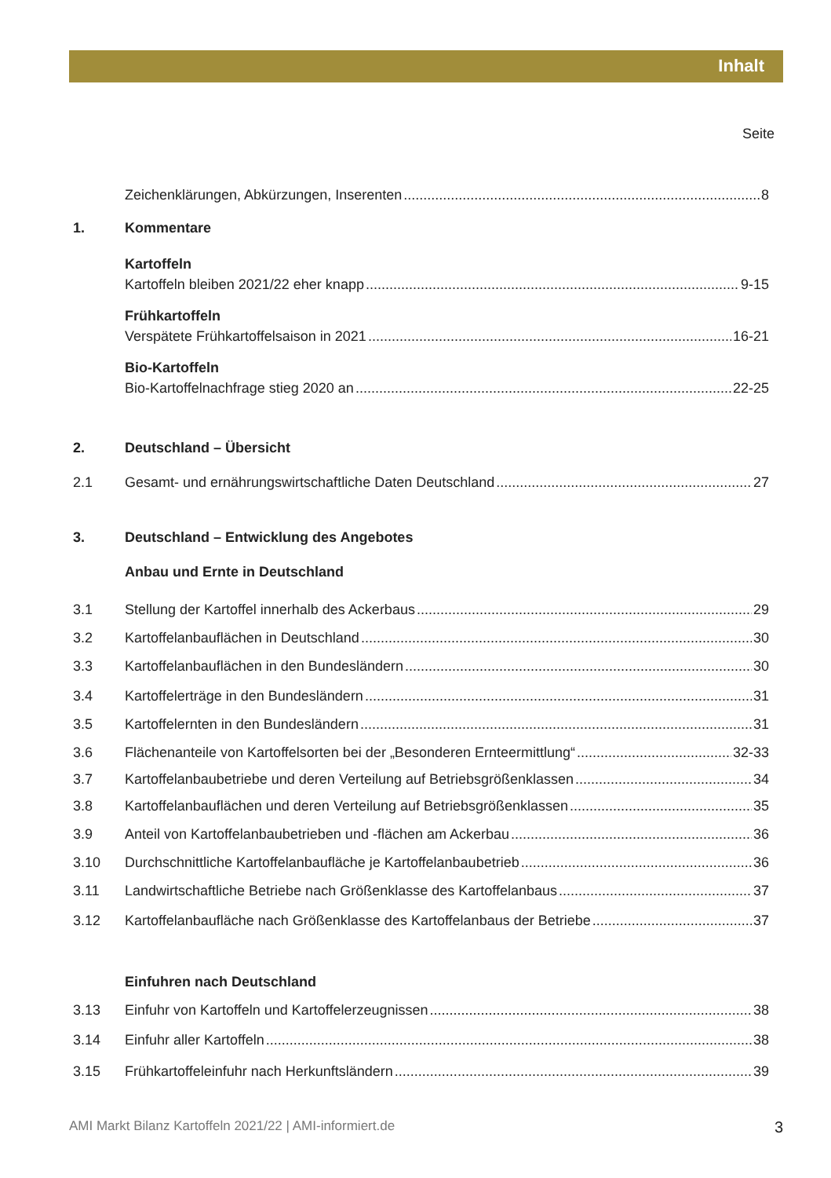Inhalt
Seite
Zeichenklärungen, Abkürzungen, Inserenten 8
1. Kommentare
Kartoffeln
Kartoffeln bleiben 2021/22 eher knapp 9-15
Frühkartoffeln
Verspätete Frühkartoffelsaison in 2021 16-21
Bio-Kartoffeln
Bio-Kartoffelnachfrage stieg 2020 an 22-25
2. Deutschland – Übersicht
2.1 Gesamt- und ernährungswirtschaftliche Daten Deutschland 27
3. Deutschland – Entwicklung des Angebotes
Anbau und Ernte in Deutschland
3.1 Stellung der Kartoffel innerhalb des Ackerbaus 29
3.2 Kartoffelanbauflächen in Deutschland 30
3.3 Kartoffelanbauflächen in den Bundesländern 30
3.4 Kartoffelerträge in den Bundesländern 31
3.5 Kartoffelernten in den Bundesländern 31
3.6 Flächenanteile von Kartoffelsorten bei der „Besonderen Ernteermittlung“ 32-33
3.7 Kartoffelanbaubetriebe und deren Verteilung auf Betriebsgrößenklassen 34
3.8 Kartoffelanbauflächen und deren Verteilung auf Betriebsgrößenklassen 35
3.9 Anteil von Kartoffelanbaubetrieben und -flächen am Ackerbau 36
3.10 Durchschnittliche Kartoffelanbaufläche je Kartoffelanbaubetrieb 36
3.11 Landwirtschaftliche Betriebe nach Größenklasse des Kartoffelanbaus 37
3.12 Kartoffelanbaufläche nach Größenklasse des Kartoffelanbaus der Betriebe 37
Einfuhren nach Deutschland
3.13 Einfuhr von Kartoffeln und Kartoffelerzeugnissen 38
3.14 Einfuhr aller Kartoffeln 38
3.15 Frühkartoffeleinfuhr nach Herkunftsländern 39
AMI Markt Bilanz Kartoffeln 2021/22 | AMI-informiert.de 3